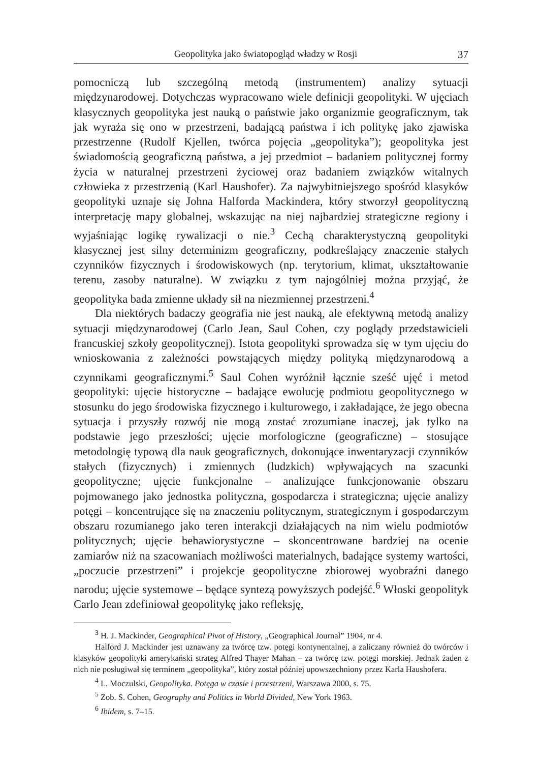Geopolityka jako światopogląd władzy w Rosji 37
pomocniczą lub szczególną metodą (instrumentem) analizy sytuacji międzynarodowej. Dotychczas wypracowano wiele definicji geopolityki. W ujęciach klasycznych geopolityka jest nauką o państwie jako organizmie geograficznym, tak jak wyraża się ono w przestrzeni, badającą państwa i ich politykę jako zjawiska przestrzenne (Rudolf Kjellen, twórca pojęcia „geopolityka”); geopolityka jest świadomością geograficzną państwa, a jej przedmiot – badaniem politycznej formy życia w naturalnej przestrzeni życiowej oraz badaniem związków witalnych człowieka z przestrzenią (Karl Haushofer). Za najwybitniejszego spośród klasyków geopolityki uznaje się Johna Halforda Mackindera, który stworzył geopolityczną interpretację mapy globalnej, wskazując na niej najbardziej strategiczne regiony i wyjaśniając logikę rywalizacji o nie.<sup>3</sup> Cechą charakterystyczną geopolityki klasycznej jest silny determinizm geograficzny, podkreślający znaczenie stałych czynników fizycznych i środowiskowych (np. terytorium, klimat, ukształtowanie terenu, zasoby naturalne). W związku z tym najogólniej można przyjąć, że geopolityka bada zmienne układy sił na niezmiennej przestrzeni.<sup>4</sup>
Dla niektórych badaczy geografia nie jest nauką, ale efektywną metodą analizy sytuacji międzynarodowej (Carlo Jean, Saul Cohen, czy poglądy przedstawicieli francuskiej szkoły geopolitycznej). Istota geopolityki sprowadza się w tym ujęciu do wnioskowania z zależności powstających między polityką międzynarodową a czynnikami geograficznymi.<sup>5</sup> Saul Cohen wyróżnił łącznie sześć ujęć i metod geopolityki: ujęcie historyczne – badające ewolucję podmiotu geopolitycznego w stosunku do jego środowiska fizycznego i kulturowego, i zakładające, że jego obecna sytuacja i przyszły rozwój nie mogą zostać zrozumiane inaczej, jak tylko na podstawie jego przeszłości; ujęcie morfologiczne (geograficzne) – stosujące metodologię typową dla nauk geograficznych, dokonujące inwentaryzacji czynników stałych (fizycznych) i zmiennych (ludzkich) wpływających na szacunki geopolityczne; ujęcie funkcjonalne – analizujące funkcjonowanie obszaru pojmowanego jako jednostka polityczna, gospodarcza i strategiczna; ujęcie analizy potęgi – koncentrujące się na znaczeniu politycznym, strategicznym i gospodarczym obszaru rozumianego jako teren interakcji działających na nim wielu podmiotów politycznych; ujęcie behawiorystyczne – skoncentrowane bardziej na ocenie zamiarów niż na szacowaniach możliwości materialnych, badające systemy wartości, „poczucie przestrzeni” i projekcje geopolityczne zbiorowej wyobraźni danego narodu; ujęcie systemowe – będące syntezą powyższych podejść.<sup>6</sup> Włoski geopolityk Carlo Jean zdefiniował geopolitykę jako refleksję,
<sup>3</sup> H. J. Mackinder, Geographical Pivot of History, „Geographical Journal” 1904, nr 4.
Halford J. Mackinder jest uznawany za twórcę tzw. potęgi kontynentalnej, a zaliczany również do twórców i klasyków geopolityki amerykański strateg Alfred Thayer Mahan – za twórcę tzw. potęgi morskiej. Jednak żaden z nich nie posługiwał się terminem „geopolityka”, który został później upowszechniony przez Karla Haushofera.
<sup>4</sup> L. Moczulski, Geopolityka. Potęga w czasie i przestrzeni, Warszawa 2000, s. 75.
<sup>5</sup> Zob. S. Cohen, Geography and Politics in World Divided, New York 1963.
<sup>6</sup> Ibidem, s. 7–15.